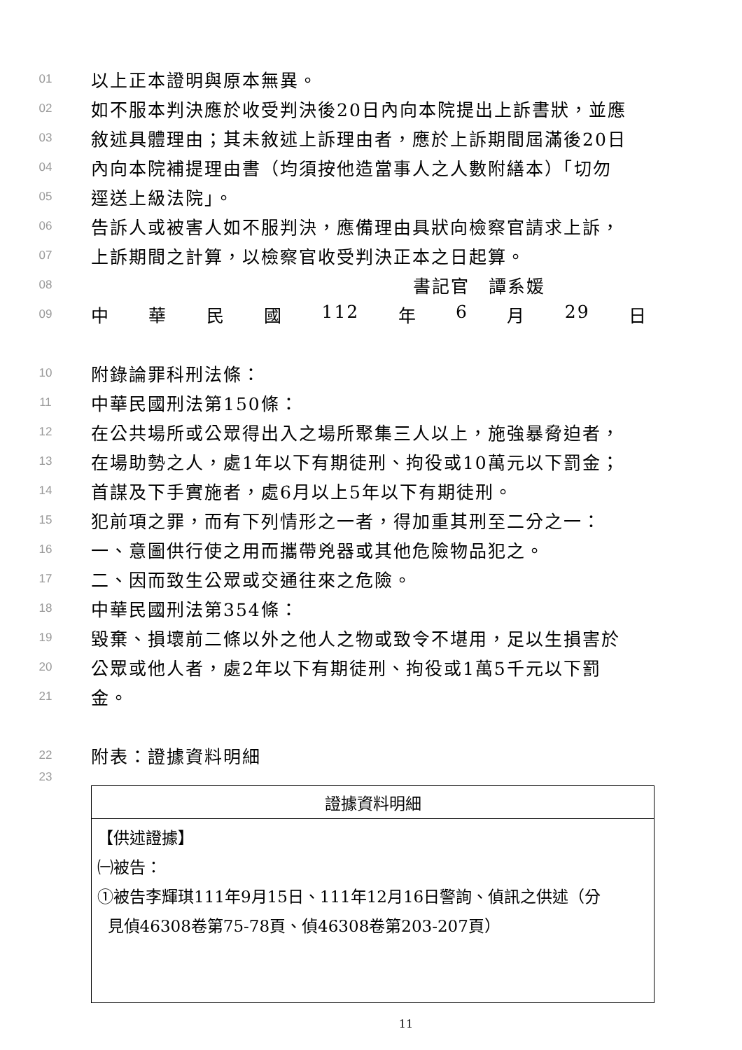01 以上正本證明與原本無異。
02 如不服本判決應於收受判決後20日內向本院提出上訴書狀，並應
03 敘述具體理由；其未敘述上訴理由者，應於上訴期間屆滿後20日
04 內向本院補提理由書（均須按他造當事人之人數附繕本）「切勿
05 逕送上級法院」。
06 告訴人或被害人如不服判決，應備理由具狀向檢察官請求上訴，
07 上訴期間之計算，以檢察官收受判決正本之日起算。
08 書記官　譚系媛
09 中華民國 112 年 6 月 29 日
10 附錄論罪科刑法條：
11 中華民國刑法第150條：
12 在公共場所或公眾得出入之場所聚集三人以上，施強暴脅迫者，
13 在場助勢之人，處1年以下有期徒刑、拘役或10萬元以下罰金；
14 首謀及下手實施者，處6月以上5年以下有期徒刑。
15 犯前項之罪，而有下列情形之一者，得加重其刑至二分之一：
16 一、意圖供行使之用而攜帶兇器或其他危險物品犯之。
17 二、因而致生公眾或交通往來之危險。
18 中華民國刑法第354條：
19 毀棄、損壞前二條以外之他人之物或致令不堪用，足以生損害於
20 公眾或他人者，處2年以下有期徒刑、拘役或1萬5千元以下罰
21 金。
22 附表：證據資料明細
23
| 證據資料明細 |
| --- |
| 【供述證據】 ㈠被告： ①被告李輝琪111年9月15日、111年12月16日警詢、偵訊之供述（分 見偵46308卷第75-78頁、偵46308卷第203-207頁） |
11